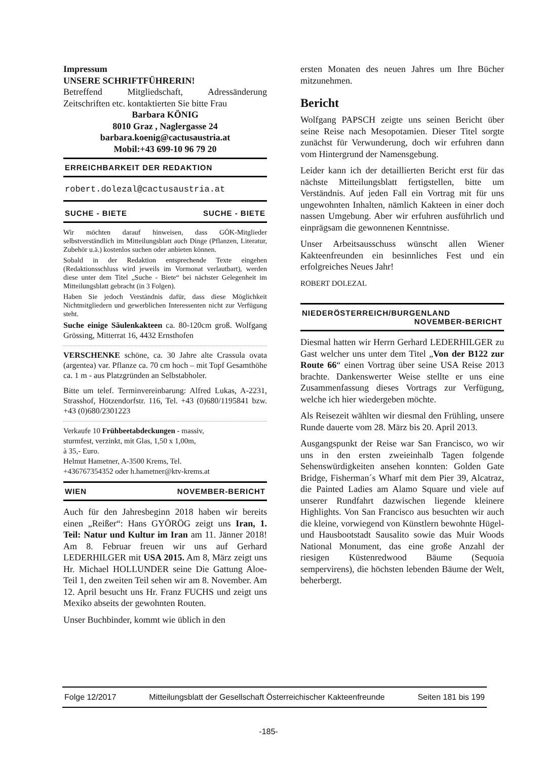Impressum
UNSERE SCHRIFTFÜHRERIN!
Betreffend Mitgliedschaft, Adressänderung Zeitschriften etc. kontaktierten Sie bitte Frau
Barbara KÖNIG
8010 Graz , Naglergasse 24
barbara.koenig@cactusaustria.at
Mobil:+43 699-10 96 79 20
ERREICHBARKEIT DER REDAKTION
robert.dolezal@cactusaustria.at
SUCHE - BIETE SUCHE - BIETE
Wir möchten darauf hinweisen, dass GÖK-Mitglieder selbstverständlich im Mitteilungsblatt auch Dinge (Pflanzen, Literatur, Zubehör u.ä.) kostenlos suchen oder anbieten können.
Sobald in der Redaktion entsprechende Texte eingehen (Redaktionsschluss wird jeweils im Vormonat verlautbart), werden diese unter dem Titel „Suche - Biete“ bei nächster Gelegenheit im Mitteilungsblatt gebracht (in 3 Folgen).
Haben Sie jedoch Verständnis dafür, dass diese Möglichkeit Nichtmitgliedern und gewerblichen Interessenten nicht zur Verfügung steht.
Suche einige Säulenkakteen ca. 80-120cm groß. Wolfgang Grössing, Mitterrat 16, 4432 Ernsthofen
VERSCHENKE schöne, ca. 30 Jahre alte Crassula ovata (argentea) var. Pflanze ca. 70 cm hoch – mit Topf Gesamthöhe ca. 1 m - aus Platzgründen an Selbstabholer.
Bitte um telef. Terminvereinbarung: Alfred Lukas, A-2231, Strasshof, Hötzendorfstr. 116, Tel. +43 (0)680/1195841 bzw. +43 (0)680/2301223
Verkaufe 10 Frühbeetabdeckungen - massiv,
sturmfest, verzinkt, mit Glas, 1,50 x 1,00m,
à 35,- Euro.
Helmut Hametner, A-3500 Krems, Tel.
+436767354352 oder h.hametner@ktv-krems.at
WIEN NOVEMBER-BERICHT
Auch für den Jahresbeginn 2018 haben wir bereits einen „Reißer“: Hans GYÖRÖG zeigt uns Iran, 1. Teil: Natur und Kultur im Iran am 11. Jänner 2018! Am 8. Februar freuen wir uns auf Gerhard LEDERHILGER mit USA 2015. Am 8, März zeigt uns Hr. Michael HOLLUNDER seine Die Gattung Aloe-Teil 1, den zweiten Teil sehen wir am 8. November. Am 12. April besucht uns Hr. Franz FUCHS und zeigt uns Mexiko abseits der gewohnten Routen.
Unser Buchbinder, kommt wie üblich in den
ersten Monaten des neuen Jahres um Ihre Bücher mitzunehmen.
Bericht
Wolfgang PAPSCH zeigte uns seinen Bericht über seine Reise nach Mesopotamien. Dieser Titel sorgte zunächst für Verwunderung, doch wir erfuhren dann vom Hintergrund der Namensgebung.
Leider kann ich der detaillierten Bericht erst für das nächste Mitteilungsblatt fertigstellen, bitte um Verständnis. Auf jeden Fall ein Vortrag mit für uns ungewohnten Inhalten, nämlich Kakteen in einer doch nassen Umgebung. Aber wir erfuhren ausführlich und einprägsam die gewonnenen Kenntnisse.
Unser Arbeitsausschuss wünscht allen Wiener Kakteenfreunden ein besinnliches Fest und ein erfolgreiches Neues Jahr!
ROBERT DOLEZAL
NIEDERÖSTERREICH/BURGENLAND
NOVEMBER-BERICHT
Diesmal hatten wir Herrn Gerhard LEDERHILGER zu Gast welcher uns unter dem Titel „Von der B122 zur Route 66“ einen Vortrag über seine USA Reise 2013 brachte. Dankenswerter Weise stellte er uns eine Zusammenfassung dieses Vortrags zur Verfügung, welche ich hier wiedergeben möchte.
Als Reisezeit wählten wir diesmal den Frühling, unsere Runde dauerte vom 28. März bis 20. April 2013.
Ausgangspunkt der Reise war San Francisco, wo wir uns in den ersten zweieinhalb Tagen folgende Sehenswürdigkeiten ansehen konnten: Golden Gate Bridge, Fisherman´s Wharf mit dem Pier 39, Alcatraz, die Painted Ladies am Alamo Square und viele auf unserer Rundfahrt dazwischen liegende kleinere Highlights. Von San Francisco aus besuchten wir auch die kleine, vorwiegend von Künstlern bewohnte Hügel- und Hausbootstadt Sausalito sowie das Muir Woods National Monument, das eine große Anzahl der riesigen Küstenredwood Bäume (Sequoia sempervirens), die höchsten lebenden Bäume der Welt, beherbergt.
Folge 12/2017 Mitteilungsblatt der Gesellschaft Österreichischer Kakteenfreunde Seiten 181 bis 199
-185-